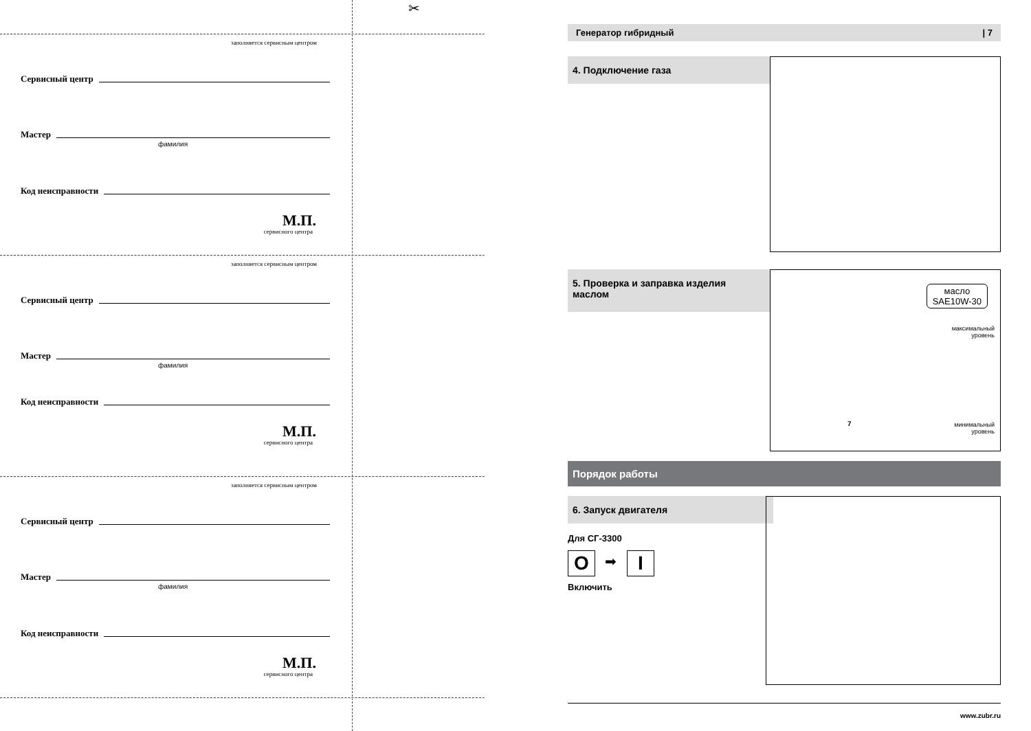✂
заполняется сервисным центром
Сервисный центр
Мастер
фамилия
Код неисправности
М.П.
сервисного центра
заполняется сервисным центром
Сервисный центр
Мастер
фамилия
Код неисправности
М.П.
сервисного центра
заполняется сервисным центром
Сервисный центр
Мастер
фамилия
Код неисправности
М.П.
сервисного центра
Генератор гибридный | 7
4. Подключение газа
5. Проверка и заправка изделия маслом
масло
SAE10W-30
максимальный
уровень
7
минимальный
уровень
Порядок работы
6. Запуск двигателя
Для СГ-3300
O ➡ I
Включить
www.zubr.ru